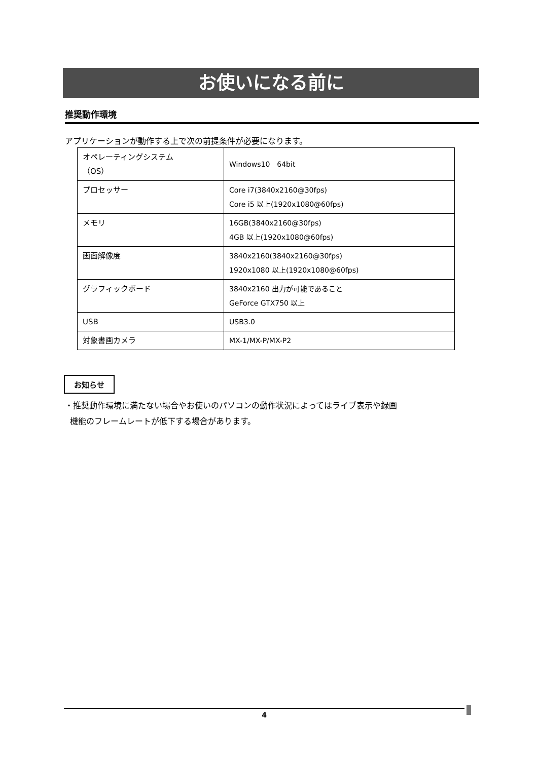お使いになる前に
推奨動作環境
アプリケーションが動作する上で次の前提条件が必要になります。
| オペレーティングシステム （OS） | Windows10 64bit |
| プロセッサー | Core i7(3840x2160@30fps) Core i5 以上(1920x1080@60fps) |
| メモリ | 16GB(3840x2160@30fps) 4GB 以上(1920x1080@60fps) |
| 画面解像度 | 3840x2160(3840x2160@30fps) 1920x1080 以上(1920x1080@60fps) |
| グラフィックボード | 3840x2160 出力が可能であること GeForce GTX750 以上 |
| USB | USB3.0 |
| 対象書画カメラ | MX-1/MX-P/MX-P2 |
お知らせ
・推奨動作環境に満たない場合やお使いのパソコンの動作状況によってはライブ表示や録画
機能のフレームレートが低下する場合があります。
4